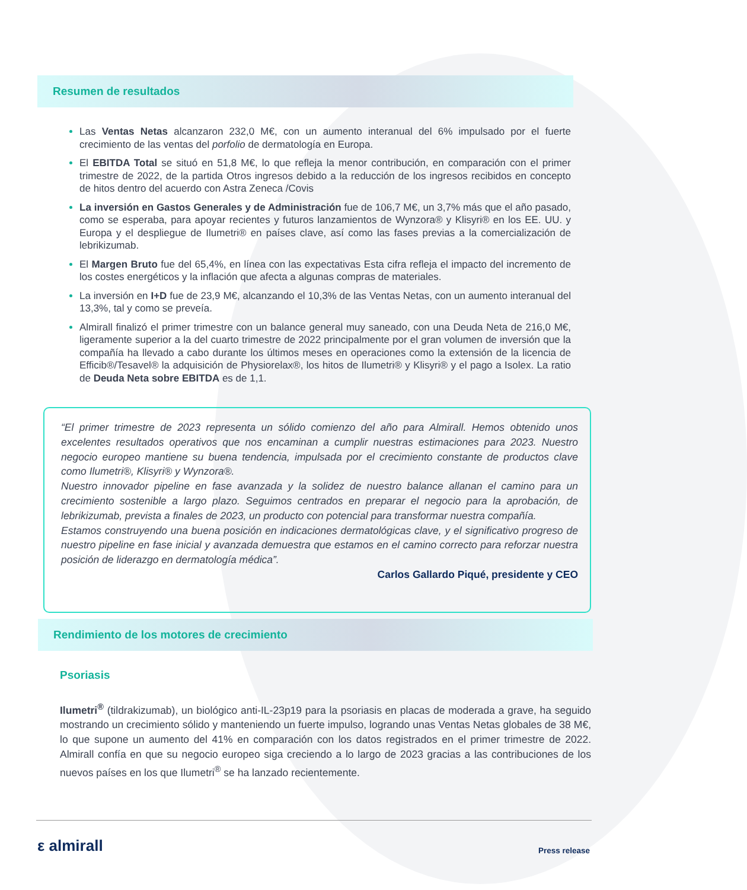Resumen de resultados
Las Ventas Netas alcanzaron 232,0 M€, con un aumento interanual del 6% impulsado por el fuerte crecimiento de las ventas del porfolio de dermatología en Europa.
El EBITDA Total se situó en 51,8 M€, lo que refleja la menor contribución, en comparación con el primer trimestre de 2022, de la partida Otros ingresos debido a la reducción de los ingresos recibidos en concepto de hitos dentro del acuerdo con Astra Zeneca /Covis
La inversión en Gastos Generales y de Administración fue de 106,7 M€, un 3,7% más que el año pasado, como se esperaba, para apoyar recientes y futuros lanzamientos de Wynzora® y Klisyri® en los EE. UU. y Europa y el despliegue de Ilumetri® en países clave, así como las fases previas a la comercialización de lebrikizumab.
El Margen Bruto fue del 65,4%, en línea con las expectativas Esta cifra refleja el impacto del incremento de los costes energéticos y la inflación que afecta a algunas compras de materiales.
La inversión en I+D fue de 23,9 M€, alcanzando el 10,3% de las Ventas Netas, con un aumento interanual del 13,3%, tal y como se preveía.
Almirall finalizó el primer trimestre con un balance general muy saneado, con una Deuda Neta de 216,0 M€, ligeramente superior a la del cuarto trimestre de 2022 principalmente por el gran volumen de inversión que la compañía ha llevado a cabo durante los últimos meses en operaciones como la extensión de la licencia de Efficib®/Tesavel® la adquisición de Physiorelax®, los hitos de Ilumetri® y Klisyri® y el pago a Isolex. La ratio de Deuda Neta sobre EBITDA es de 1,1.
“El primer trimestre de 2023 representa un sólido comienzo del año para Almirall. Hemos obtenido unos excelentes resultados operativos que nos encaminan a cumplir nuestras estimaciones para 2023. Nuestro negocio europeo mantiene su buena tendencia, impulsada por el crecimiento constante de productos clave como Ilumetri®, Klisyri® y Wynzora®.
Nuestro innovador pipeline en fase avanzada y la solidez de nuestro balance allanan el camino para un crecimiento sostenible a largo plazo. Seguimos centrados en preparar el negocio para la aprobación, de lebrikizumab, prevista a finales de 2023, un producto con potencial para transformar nuestra compañía.
Estamos construyendo una buena posición en indicaciones dermatológicas clave, y el significativo progreso de nuestro pipeline en fase inicial y avanzada demuestra que estamos en el camino correcto para reforzar nuestra posición de liderazgo en dermatología médica”.
Carlos Gallardo Piqué, presidente y CEO
Rendimiento de los motores de crecimiento
Psoriasis
Ilumetri<sup>®</sup> (tildrakizumab), un biológico anti-IL-23p19 para la psoriasis en placas de moderada a grave, ha seguido mostrando un crecimiento sólido y manteniendo un fuerte impulso, logrando unas Ventas Netas globales de 38 M€, lo que supone un aumento del 41% en comparación con los datos registrados en el primer trimestre de 2022. Almirall confía en que su negocio europeo siga creciendo a lo largo de 2023 gracias a las contribuciones de los nuevos países en los que Ilumetri<sup>®</sup> se ha lanzado recientemente.
ε almirall Press release